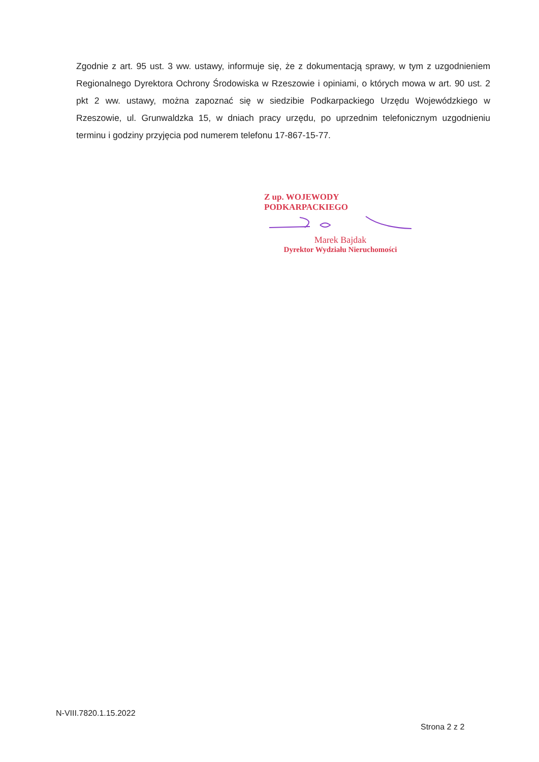Zgodnie z art. 95 ust. 3 ww. ustawy, informuje się, że z dokumentacją sprawy, w tym z uzgodnieniem Regionalnego Dyrektora Ochrony Środowiska w Rzeszowie i opiniami, o których mowa w art. 90 ust. 2 pkt 2 ww. ustawy, można zapoznać się w siedzibie Podkarpackiego Urzędu Wojewódzkiego w Rzeszowie, ul. Grunwaldzka 15, w dniach pracy urzędu, po uprzednim telefonicznym uzgodnieniu terminu i godziny przyjęcia pod numerem telefonu 17-867-15-77.
Z up. WOJEWODY PODKARPACKIEGO
Marek Bajdak
Dyrektor Wydziału Nieruchomości
N-VIII.7820.1.15.2022
Strona 2 z 2